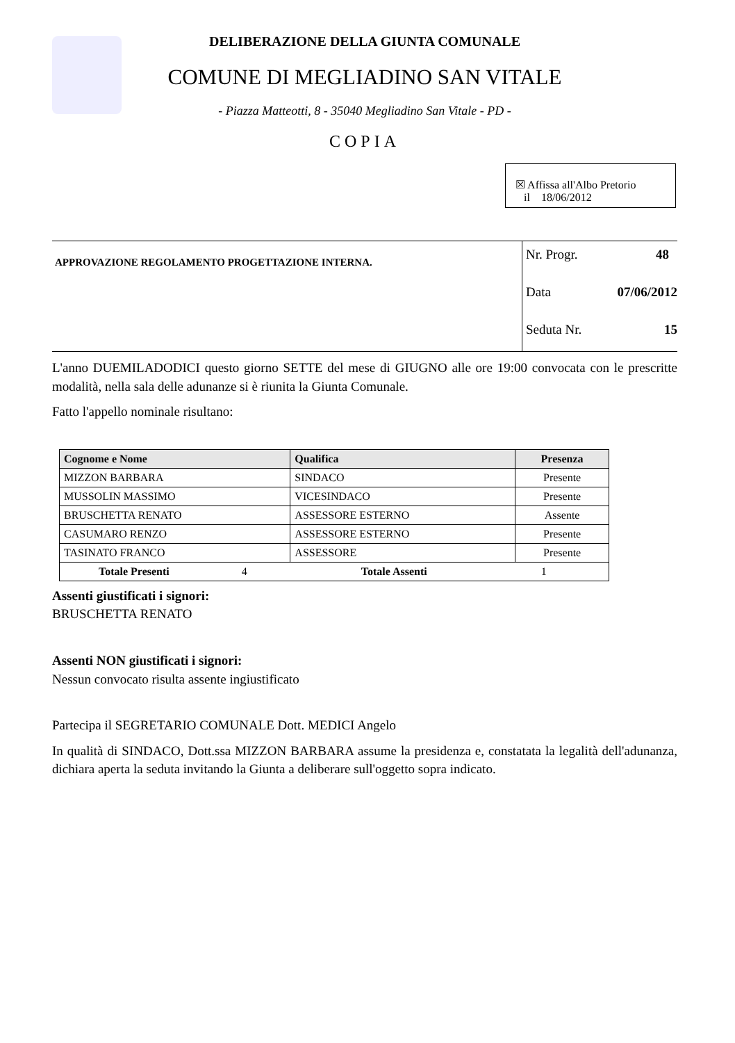DELIBERAZIONE DELLA GIUNTA COMUNALE
COMUNE DI MEGLIADINO SAN VITALE
- Piazza Matteotti, 8 - 35040 Megliadino San Vitale - PD -
COPIA
☒ Affissa all'Albo Pretorio
il 18/06/2012
APPROVAZIONE REGOLAMENTO PROGETTAZIONE INTERNA.
Nr. Progr. 48
Data 07/06/2012
Seduta Nr. 15
L'anno DUEMILADODICI questo giorno SETTE del mese di GIUGNO alle ore 19:00 convocata con le prescritte modalità, nella sala delle adunanze si è riunita la Giunta Comunale.
Fatto l'appello nominale risultano:
| Cognome e Nome | Qualifica | Presenza |
| --- | --- | --- |
| MIZZON BARBARA | SINDACO | Presente |
| MUSSOLIN MASSIMO | VICESINDACO | Presente |
| BRUSCHETTA RENATO | ASSESSORE ESTERNO | Assente |
| CASUMARO RENZO | ASSESSORE ESTERNO | Presente |
| TASINATO FRANCO | ASSESSORE | Presente |
| Totale Presenti 4 Totale Assenti 1 | | |
Assenti giustificati i signori:
BRUSCHETTA RENATO
Assenti NON giustificati i signori:
Nessun convocato risulta assente ingiustificato
Partecipa il SEGRETARIO COMUNALE Dott. MEDICI Angelo
In qualità di SINDACO, Dott.ssa MIZZON BARBARA assume la presidenza e, constatata la legalità dell'adunanza, dichiara aperta la seduta invitando la Giunta a deliberare sull'oggetto sopra indicato.